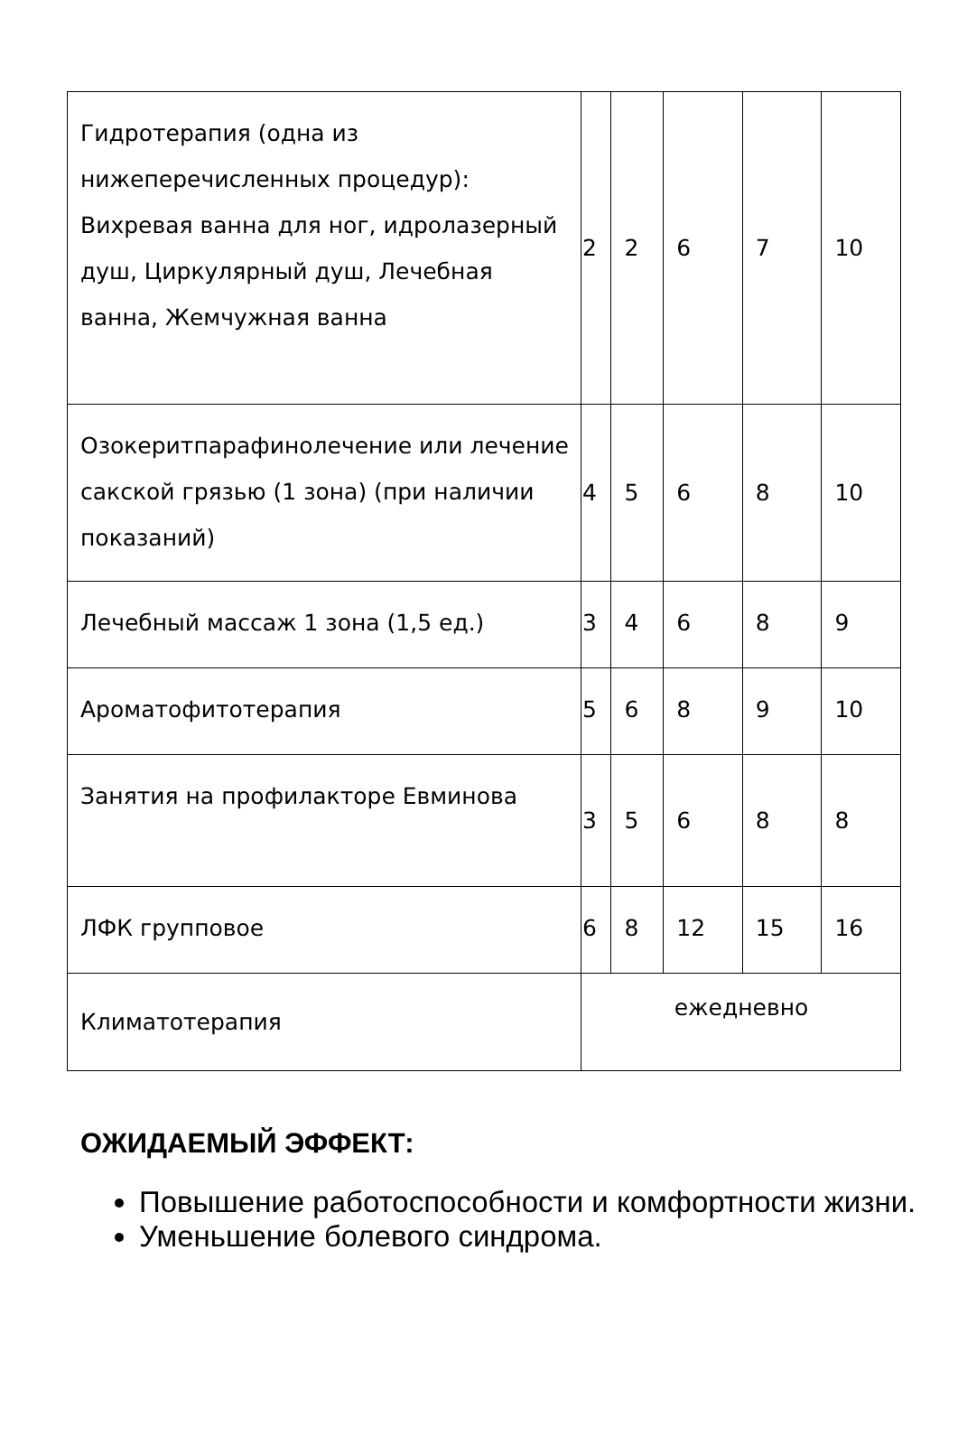| Гидротерапия (одна из нижеперечисленных процедур): Вихревая ванна для ног, идролазерный душ, Циркулярный душ, Лечебная ванна, Жемчужная ванна | 2 | 2 | 6 | 7 | 10 |
| Озокеритпарафинолечение или лечение сакской грязью (1 зона) (при наличии показаний) | 4 | 5 | 6 | 8 | 10 |
| Лечебный массаж 1 зона (1,5 ед.) | 3 | 4 | 6 | 8 | 9 |
| Ароматофитотерапия | 5 | 6 | 8 | 9 | 10 |
| Занятия на профилакторе Евминова | 3 | 5 | 6 | 8 | 8 |
| ЛФК групповое | 6 | 8 | 12 | 15 | 16 |
| Климатотерапия | ежедневно | | | | |
ОЖИДАЕМЫЙ ЭФФЕКТ:
Повышение работоспособности и комфортности жизни.
Уменьшение болевого синдрома.